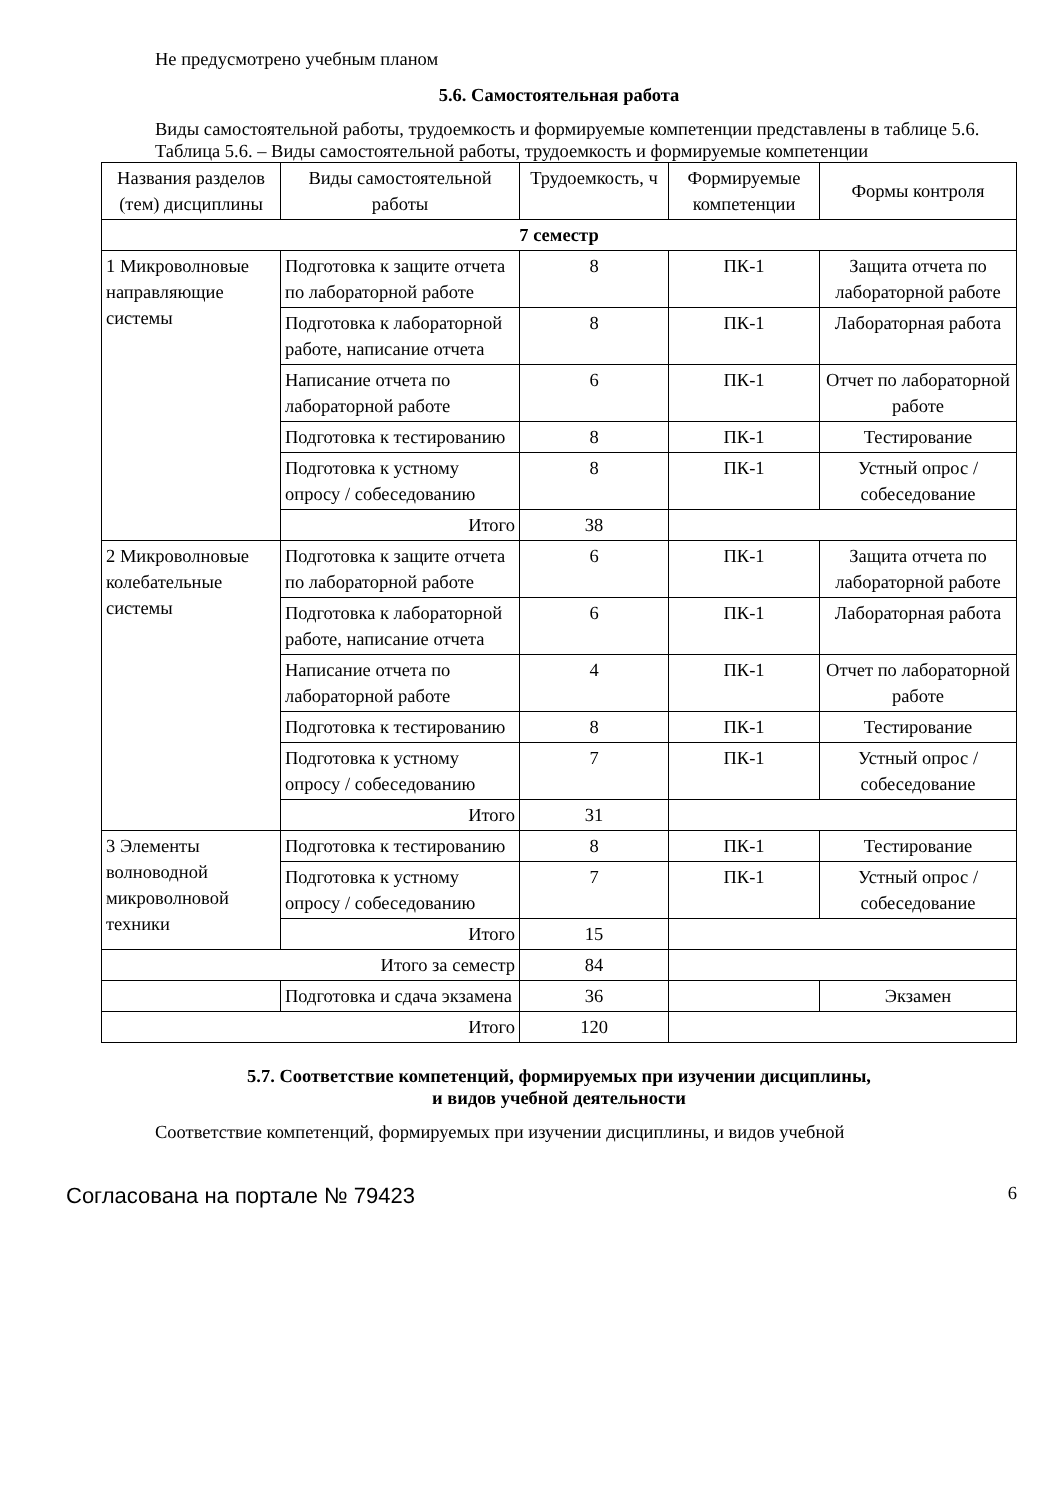Не предусмотрено учебным планом
5.6. Самостоятельная работа
Виды самостоятельной работы, трудоемкость и формируемые компетенции представлены в таблице 5.6.
Таблица 5.6. – Виды самостоятельной работы, трудоемкость и формируемые компетенции
| Названия разделов (тем) дисциплины | Виды самостоятельной работы | Трудоемкость, ч | Формируемые компетенции | Формы контроля |
| --- | --- | --- | --- | --- |
| 7 семестр | | | | |
| 1 Микроволновые направляющие системы | Подготовка к защите отчета по лабораторной работе | 8 | ПК-1 | Защита отчета по лабораторной работе |
| | Подготовка к лабораторной работе, написание отчета | 8 | ПК-1 | Лабораторная работа |
| | Написание отчета по лабораторной работе | 6 | ПК-1 | Отчет по лабораторной работе |
| | Подготовка к тестированию | 8 | ПК-1 | Тестирование |
| | Подготовка к устному опросу / собеседованию | 8 | ПК-1 | Устный опрос / собеседование |
| | Итого | 38 | | |
| 2 Микроволновые колебательные системы | Подготовка к защите отчета по лабораторной работе | 6 | ПК-1 | Защита отчета по лабораторной работе |
| | Подготовка к лабораторной работе, написание отчета | 6 | ПК-1 | Лабораторная работа |
| | Написание отчета по лабораторной работе | 4 | ПК-1 | Отчет по лабораторной работе |
| | Подготовка к тестированию | 8 | ПК-1 | Тестирование |
| | Подготовка к устному опросу / собеседованию | 7 | ПК-1 | Устный опрос / собеседование |
| | Итого | 31 | | |
| 3 Элементы волноводной микроволновой техники | Подготовка к тестированию | 8 | ПК-1 | Тестирование |
| | Подготовка к устному опросу / собеседованию | 7 | ПК-1 | Устный опрос / собеседование |
| | Итого | 15 | | |
| Итого за семестр | | 84 | | |
| | Подготовка и сдача экзамена | 36 | | Экзамен |
| Итого | | 120 | | |
5.7. Соответствие компетенций, формируемых при изучении дисциплины,
и видов учебной деятельности
Соответствие компетенций, формируемых при изучении дисциплины, и видов учебной
Согласована на портале № 79423 6